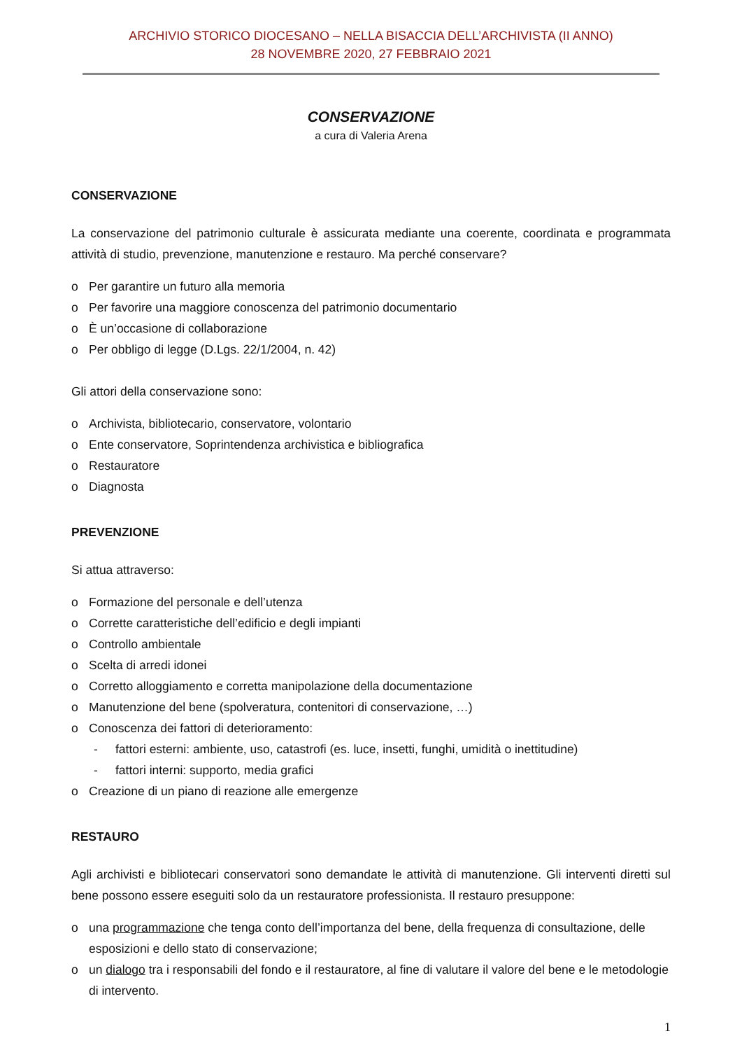ARCHIVIO STORICO DIOCESANO – NELLA BISACCIA DELL’ARCHIVISTA (II ANNO)
28 NOVEMBRE 2020, 27 FEBBRAIO 2021
CONSERVAZIONE
a cura di Valeria Arena
CONSERVAZIONE
La conservazione del patrimonio culturale è assicurata mediante una coerente, coordinata e programmata attività di studio, prevenzione, manutenzione e restauro. Ma perché conservare?
o Per garantire un futuro alla memoria
o Per favorire una maggiore conoscenza del patrimonio documentario
o È un’occasione di collaborazione
o Per obbligo di legge (D.Lgs. 22/1/2004, n. 42)
Gli attori della conservazione sono:
o Archivista, bibliotecario, conservatore, volontario
o Ente conservatore, Soprintendenza archivistica e bibliografica
o Restauratore
o Diagnosta
PREVENZIONE
Si attua attraverso:
o Formazione del personale e dell’utenza
o Corrette caratteristiche dell’edificio e degli impianti
o Controllo ambientale
o Scelta di arredi idonei
o Corretto alloggiamento e corretta manipolazione della documentazione
o Manutenzione del bene (spolveratura, contenitori di conservazione, …)
o Conoscenza dei fattori di deterioramento:
- fattori esterni: ambiente, uso, catastrofi (es. luce, insetti, funghi, umidità o inettitudine)
- fattori interni: supporto, media grafici
o Creazione di un piano di reazione alle emergenze
RESTAURO
Agli archivisti e bibliotecari conservatori sono demandate le attività di manutenzione. Gli interventi diretti sul bene possono essere eseguiti solo da un restauratore professionista. Il restauro presuppone:
o una programmazione che tenga conto dell’importanza del bene, della frequenza di consultazione, delle esposizioni e dello stato di conservazione;
o un dialogo tra i responsabili del fondo e il restauratore, al fine di valutare il valore del bene e le metodologie di intervento.
1